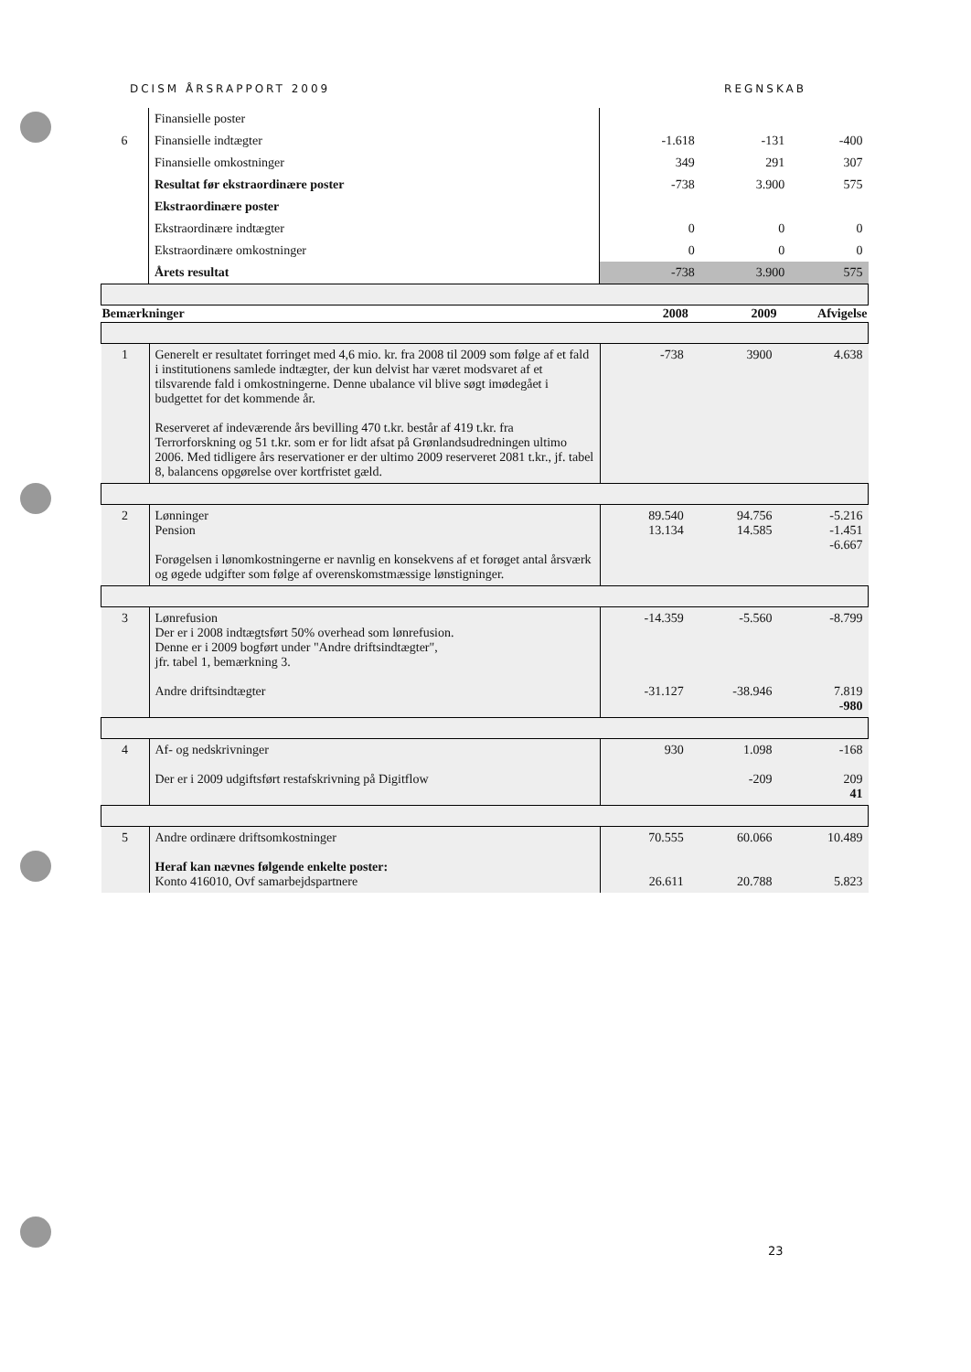DCISM ÅRSRAPPORT 2009 REGNSKAB
| | Finansielle poster | | | |
| 6 | Finansielle indtægter | -1.618 | -131 | -400 |
| | Finansielle omkostninger | 349 | 291 | 307 |
| | Resultat før ekstraordinære poster | -738 | 3.900 | 575 |
| | Ekstraordinære poster | | | |
| | Ekstraordinære indtægter | 0 | 0 | 0 |
| | Ekstraordinære omkostninger | 0 | 0 | 0 |
| | Årets resultat | -738 | 3.900 | 575 |
| Bemærkninger | | 2008 | 2009 | Afvigelse |
| --- | --- | --- | --- | --- |
| 1 | Generelt er resultatet forringet med 4,6 mio. kr. fra 2008 til 2009 som følge af et fald i institutionens samlede indtægter, der kun delvist har været modsvaret af et tilsvarende fald i omkostningerne. Denne ubalance vil blive søgt imødegået i budgettet for det kommende år. Reserveret af indeværende års bevilling 470 t.kr. består af 419 t.kr. fra Terrorforskning og 51 t.kr. som er for lidt afsat på Grønlandsudredningen ultimo 2006. Med tidligere års reservationer er der ultimo 2009 reserveret 2081 t.kr., jf. tabel 8, balancens opgørelse over kortfristet gæld. | -738 | 3900 | 4.638 |
| 2 | Lønninger Pension Forøgelsen i lønomkostningerne er navnlig en konsekvens af et forøget antal årsværk og øgede udgifter som følge af overenskomstmæssige lønstigninger. | 89.540 13.134 | 94.756 14.585 | -5.216 -1.451 -6.667 |
| 3 | Lønrefusion Der er i 2008 indtægtsført 50% overhead som lønrefusion. Denne er i 2009 bogført under "Andre driftsindtægter", jfr. tabel 1, bemærkning 3. Andre driftsindtægter | -14.359 -31.127 | -5.560 -38.946 | -8.799 7.819 -980 |
| 4 | Af- og nedskrivninger Der er i 2009 udgiftsført restafskrivning på Digitflow | 930 | 1.098 -209 | -168 209 41 |
| 5 | Andre ordinære driftsomkostninger Heraf kan nævnes følgende enkelte poster: Konto 416010, Ovf samarbejdspartnere | 70.555 26.611 | 60.066 20.788 | 10.489 5.823 |
23